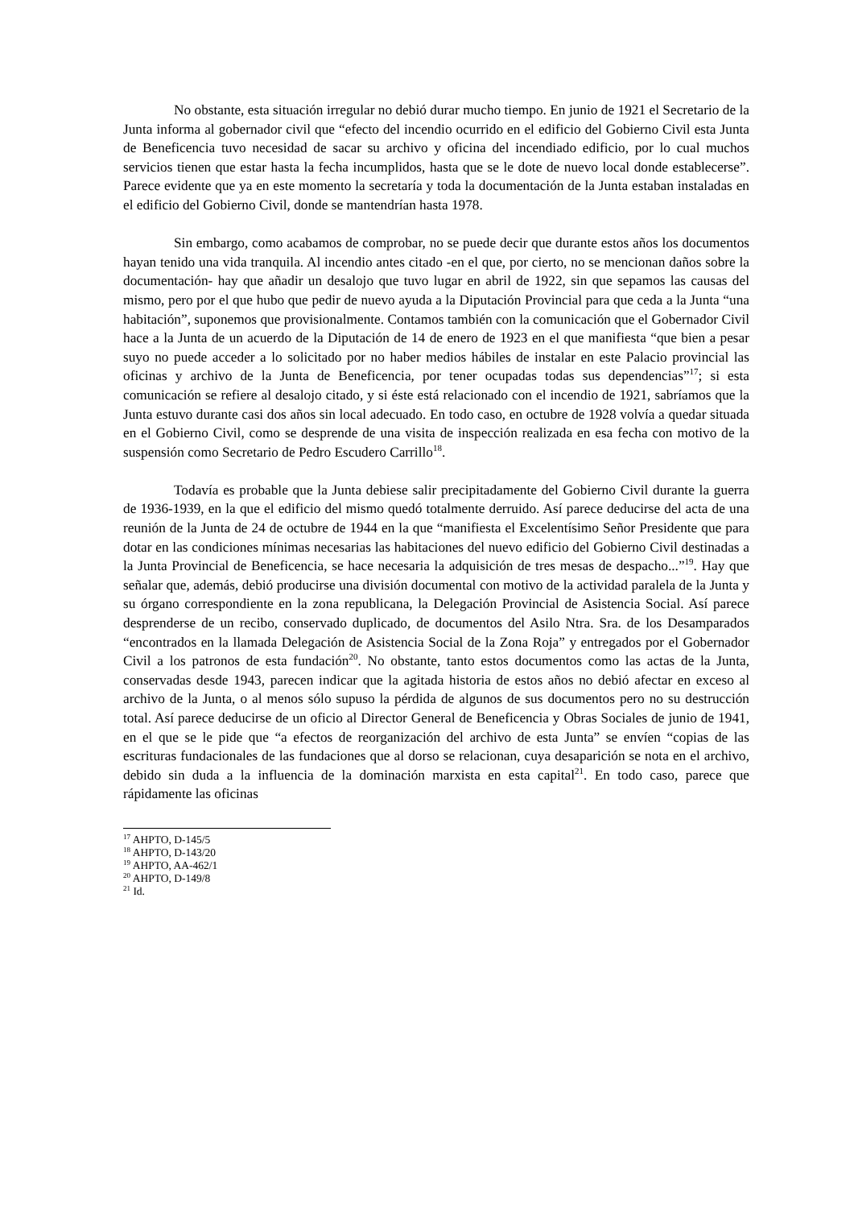No obstante, esta situación irregular no debió durar mucho tiempo. En junio de 1921 el Secretario de la Junta informa al gobernador civil que “efecto del incendio ocurrido en el edificio del Gobierno Civil esta Junta de Beneficencia tuvo necesidad de sacar su archivo y oficina del incendiado edificio, por lo cual muchos servicios tienen que estar hasta la fecha incumplidos, hasta que se le dote de nuevo local donde establecerse”. Parece evidente que ya en este momento la secretaría y toda la documentación de la Junta estaban instaladas en el edificio del Gobierno Civil, donde se mantendrían hasta 1978.
Sin embargo, como acabamos de comprobar, no se puede decir que durante estos años los documentos hayan tenido una vida tranquila. Al incendio antes citado -en el que, por cierto, no se mencionan daños sobre la documentación- hay que añadir un desalojo que tuvo lugar en abril de 1922, sin que sepamos las causas del mismo, pero por el que hubo que pedir de nuevo ayuda a la Diputación Provincial para que ceda a la Junta “una habitación”, suponemos que provisionalmente. Contamos también con la comunicación que el Gobernador Civil hace a la Junta de un acuerdo de la Diputación de 14 de enero de 1923 en el que manifiesta “que bien a pesar suyo no puede acceder a lo solicitado por no haber medios hábiles de instalar en este Palacio provincial las oficinas y archivo de la Junta de Beneficencia, por tener ocupadas todas sus dependencias”<sup>17</sup>; si esta comunicación se refiere al desalojo citado, y si éste está relacionado con el incendio de 1921, sabríamos que la Junta estuvo durante casi dos años sin local adecuado. En todo caso, en octubre de 1928 volvía a quedar situada en el Gobierno Civil, como se desprende de una visita de inspección realizada en esa fecha con motivo de la suspensión como Secretario de Pedro Escudero Carrillo<sup>18</sup>.
Todavía es probable que la Junta debiese salir precipitadamente del Gobierno Civil durante la guerra de 1936-1939, en la que el edificio del mismo quedó totalmente derruido. Así parece deducirse del acta de una reunión de la Junta de 24 de octubre de 1944 en la que “manifiesta el Excelentísimo Señor Presidente que para dotar en las condiciones mínimas necesarias las habitaciones del nuevo edificio del Gobierno Civil destinadas a la Junta Provincial de Beneficencia, se hace necesaria la adquisición de tres mesas de despacho...”<sup>19</sup>. Hay que señalar que, además, debió producirse una división documental con motivo de la actividad paralela de la Junta y su órgano correspondiente en la zona republicana, la Delegación Provincial de Asistencia Social. Así parece desprenderse de un recibo, conservado duplicado, de documentos del Asilo Ntra. Sra. de los Desamparados “encontrados en la llamada Delegación de Asistencia Social de la Zona Roja” y entregados por el Gobernador Civil a los patronos de esta fundación<sup>20</sup>. No obstante, tanto estos documentos como las actas de la Junta, conservadas desde 1943, parecen indicar que la agitada historia de estos años no debió afectar en exceso al archivo de la Junta, o al menos sólo supuso la pérdida de algunos de sus documentos pero no su destrucción total. Así parece deducirse de un oficio al Director General de Beneficencia y Obras Sociales de junio de 1941, en el que se le pide que “a efectos de reorganización del archivo de esta Junta” se envíen “copias de las escrituras fundacionales de las fundaciones que al dorso se relacionan, cuya desaparición se nota en el archivo, debido sin duda a la influencia de la dominación marxista en esta capital<sup>21</sup>. En todo caso, parece que rápidamente las oficinas
<sup>17</sup> AHPTO, D-145/5
<sup>18</sup> AHPTO, D-143/20
<sup>19</sup> AHPTO, AA-462/1
<sup>20</sup> AHPTO, D-149/8
<sup>21</sup> Id.